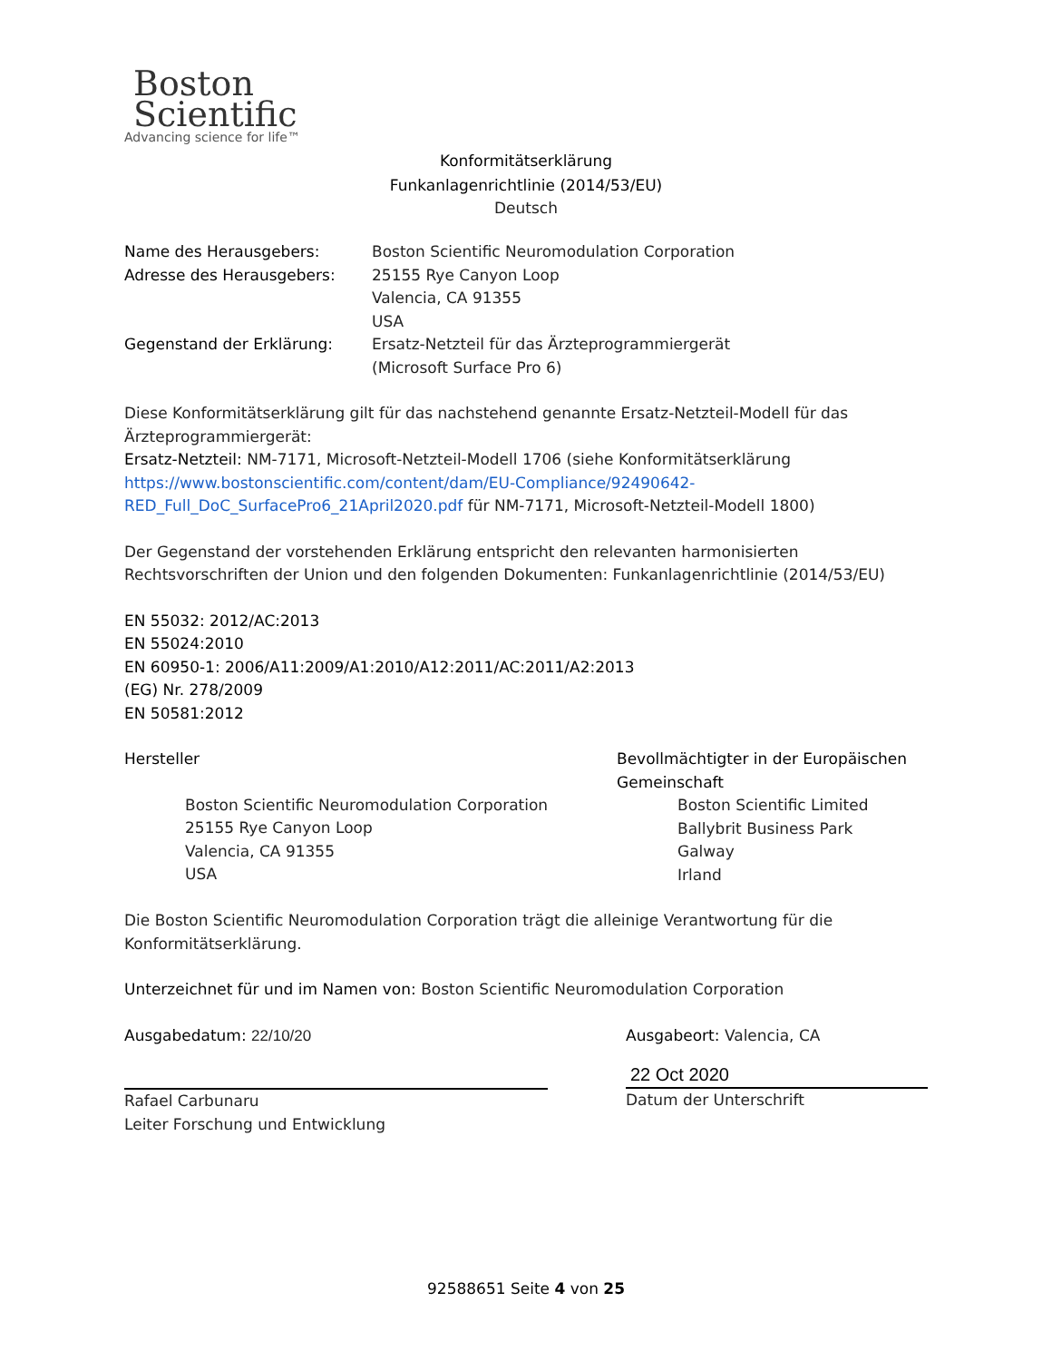Boston
Scientific
Advancing science for life™
Konformitätserklärung
Funkanlagenrichtlinie (2014/53/EU)
Deutsch
Name des Herausgebers: Boston Scientific Neuromodulation Corporation
Adresse des Herausgebers: 25155 Rye Canyon Loop
Valencia, CA 91355
USA
Gegenstand der Erklärung: Ersatz-Netzteil für das Ärzteprogrammiergerät
(Microsoft Surface Pro 6)
Diese Konformitätserklärung gilt für das nachstehend genannte Ersatz-Netzteil-Modell für das Ärzteprogrammiergerät:
Ersatz-Netzteil: NM-7171, Microsoft-Netzteil-Modell 1706 (siehe Konformitätserklärung https://www.bostonscientific.com/content/dam/EU-Compliance/92490642-RED_Full_DoC_SurfacePro6_21April2020.pdf für NM-7171, Microsoft-Netzteil-Modell 1800)
Der Gegenstand der vorstehenden Erklärung entspricht den relevanten harmonisierten Rechtsvorschriften der Union und den folgenden Dokumenten: Funkanlagenrichtlinie (2014/53/EU)
EN 55032: 2012/AC:2013
EN 55024:2010
EN 60950-1: 2006/A11:2009/A1:2010/A12:2011/AC:2011/A2:2013
(EG) Nr. 278/2009
EN 50581:2012
Hersteller
Boston Scientific Neuromodulation Corporation
25155 Rye Canyon Loop
Valencia, CA 91355
USA
Bevollmächtigter in der Europäischen
Gemeinschaft
Boston Scientific Limited
Ballybrit Business Park
Galway
Irland
Die Boston Scientific Neuromodulation Corporation trägt die alleinige Verantwortung für die Konformitätserklärung.
Unterzeichnet für und im Namen von: Boston Scientific Neuromodulation Corporation
Ausgabedatum: 22/10/20
Rafael Carbunaru
Leiter Forschung und Entwicklung
Ausgabeort: Valencia, CA
22 Oct 2020
Datum der Unterschrift
92588651 Seite 4 von 25